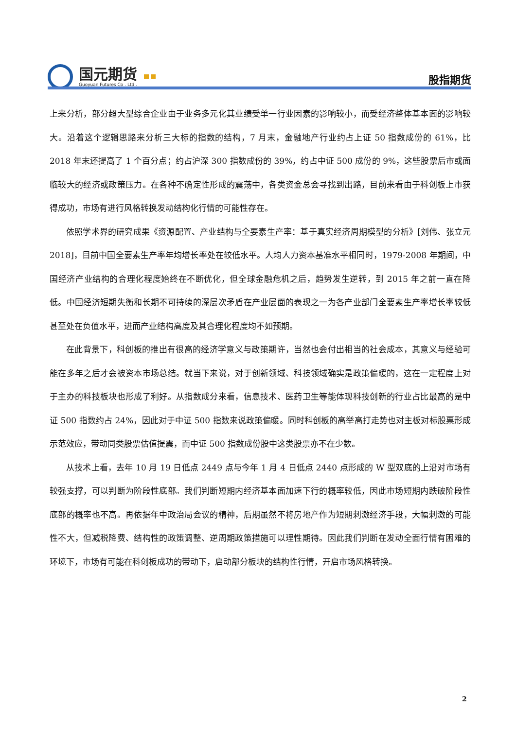国元期货
Guoyuan Futures Co . Ltd .
股指期货
上来分析，部分超大型综合企业由于业务多元化其业绩受单一行业因素的影响较小，而受经济整体基本面的影响较大。沿着这个逻辑思路来分析三大标的指数的结构，7 月末，金融地产行业约占上证 50 指数成份的 61%，比 2018 年末还提高了 1 个百分点；约占沪深 300 指数成份的 39%，约占中证 500 成份的 9%，这些股票后市或面临较大的经济或政策压力。在各种不确定性形成的震荡中，各类资金总会寻找到出路，目前来看由于科创板上市获得成功，市场有进行风格转换发动结构化行情的可能性存在。
依照学术界的研究成果《资源配置、产业结构与全要素生产率：基于真实经济周期模型的分析》[刘伟、张立元 2018]，目前中国全要素生产率年均增长率处在较低水平。人均人力资本基准水平相同时，1979-2008 年期间，中国经济产业结构的合理化程度始终在不断优化，但全球金融危机之后，趋势发生逆转，到 2015 年之前一直在降低。中国经济短期失衡和长期不可持续的深层次矛盾在产业层面的表现之一为各产业部门全要素生产率增长率较低甚至处在负值水平，进而产业结构高度及其合理化程度均不如预期。
在此背景下，科创板的推出有很高的经济学意义与政策期许，当然也会付出相当的社会成本，其意义与经验可能在多年之后才会被资本市场总结。就当下来说，对于创新领域、科技领域确实是政策偏暖的，这在一定程度上对于主办的科技板块也形成了利好。从指数成分来看，信息技术、医药卫生等能体现科技创新的行业占比最高的是中证 500 指数约占 24%，因此对于中证 500 指数来说政策偏暖。同时科创板的高举高打走势也对主板对标股票形成示范效应，带动同类股票估值提震，而中证 500 指数成份股中这类股票亦不在少数。
从技术上看，去年 10 月 19 日低点 2449 点与今年 1 月 4 日低点 2440 点形成的 W 型双底的上沿对市场有较强支撑，可以判断为阶段性底部。我们判断短期内经济基本面加速下行的概率较低，因此市场短期内跌破阶段性底部的概率也不高。再依据年中政治局会议的精神，后期虽然不将房地产作为短期刺激经济手段，大幅刺激的可能性不大，但减税降费、结构性的政策调整、逆周期政策措施可以理性期待。因此我们判断在发动全面行情有困难的环境下，市场有可能在科创板成功的带动下，启动部分板块的结构性行情，开启市场风格转换。
2